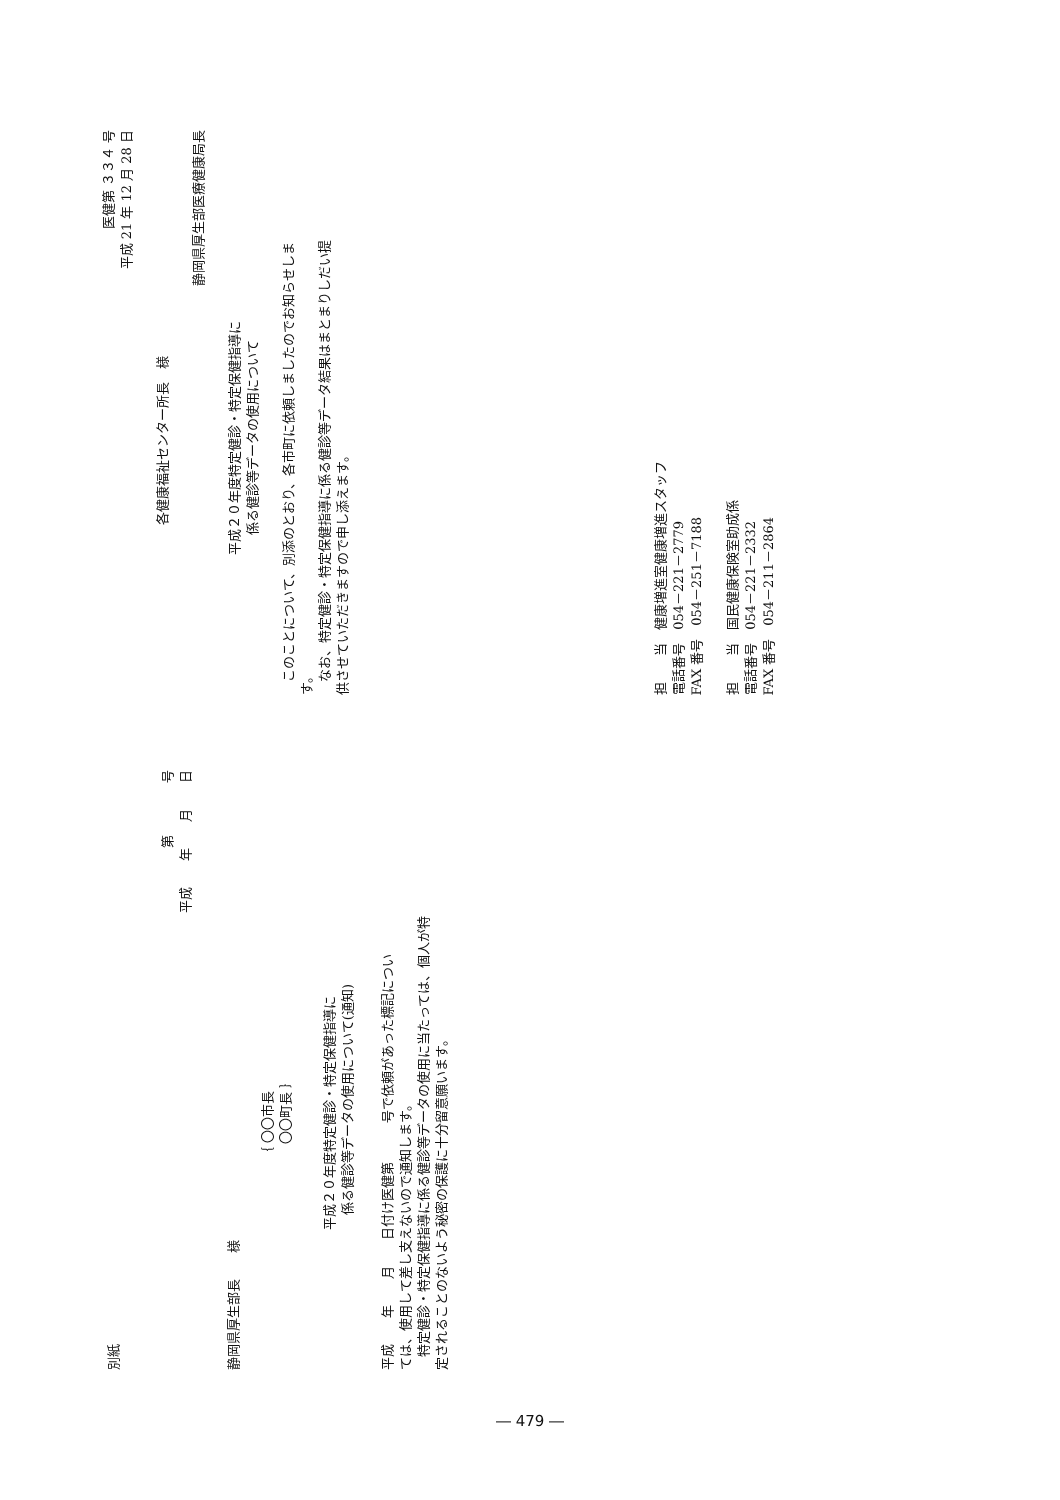医健第 ３３４ 号
平成 21 年 12 月 28 日
各健康福祉センター所長　様
静岡県厚生部医療健康局長
平成２０年度特定健診・特定保健指導に
係る健診等データの使用について
このことについて、別添のとおり、各市町に依頼しましたのでお知らせしま
す。
なお、特定健診・特定保健指導に係る健診等データ結果はまとまりしだい提
供させていただきますので申し添えます。
担　　当　健康増進室健康増進スタッフ
電話番号　054－221－2779
FAX 番号　054－251－7188
担　　当　国民健康保険室助成係
電話番号　054－221－2332
FAX 番号　054－211－2864
別紙
第　　　　号
平成　　年　　月　　日
静岡県厚生部長　　様
｛ 〇〇市長
〇〇町長 ｝
平成２０年度特定健診・特定保健指導に
係る健診等データの使用について(通知)
平成　　年　　月　　日付け医健第　　　号で依頼があった標記につい
ては、使用して差し支えないので通知します。
特定健診・特定保健指導に係る健診等データの使用に当たっては、個人が特
定されることのないよう秘密の保護に十分留意願います。
― 479 ―